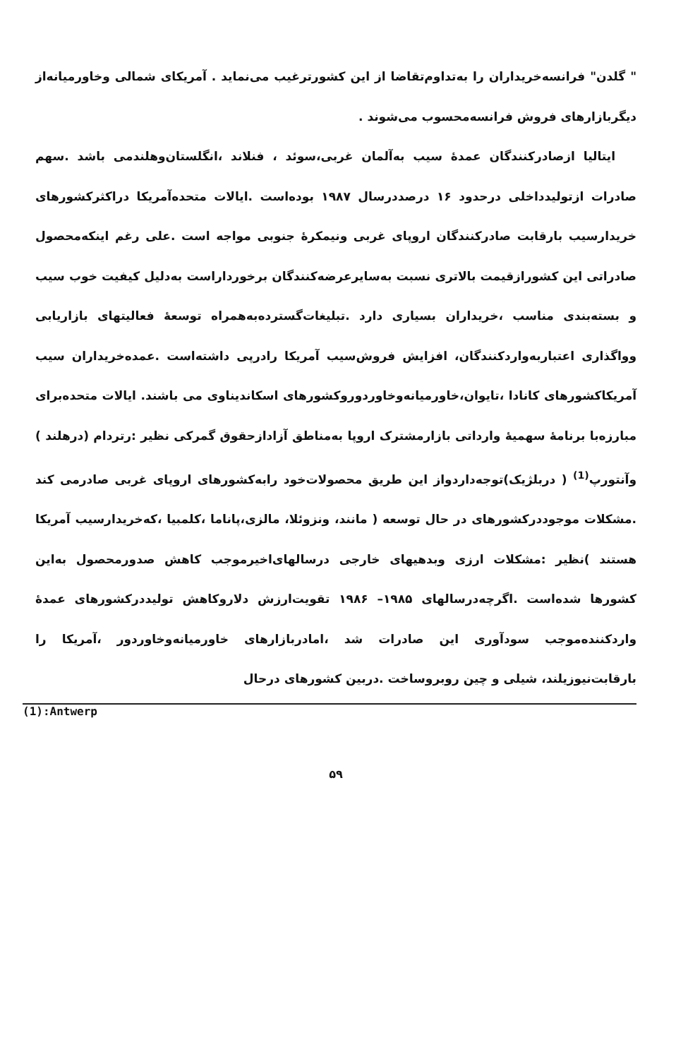" گلدن" فرانسه‌خریداران را به‌تداوم‌تقاضا از این کشورترغیب می‌نماید . آمریکای شمالی وخاورمیانه‌از دیگربازارهای فروش فرانسه‌محسوب می‌شوند .
ایتالیا ازصادرکنندگان عمده‌ٔ سیب به‌آلمان غربی،سوئد ، فنلاند ،انگلستان‌وهلندمی باشد .سهم صادرات ازتولیدداخلی درحدود ۱۶ درصددرسال ۱۹۸۷ بوده‌است .ایالات متحده‌آمریکا دراکثرکشورهای خریدارسیب بارقابت صادرکنندگان اروپای غربی ونیمکرهٔ جنوبی مواجه است .علی رغم اینکه‌محصول صادراتی این کشورازقیمت بالاتری نسبت به‌سایرعرضه‌کنندگان برخورداراست به‌دلیل کیفیت خوب سیب و بسته‌بندی مناسب ،خریداران بسیاری دارد .تبلیغات‌گسترده‌به‌همراه توسعهٔ فعالیتهای بازاریابی وواگذاری اعتباربه‌واردکنندگان، افزایش فروش‌سیب آمریکا رادرپی داشته‌است .عمده‌خریداران سیب آمریکاکشورهای کانادا ،تایوان،خاورمیانه‌وخاوردوروکشورهای اسکاندیناوی می باشند. ایالات متحده‌برای مبارزه‌با برنامهٔ سهمیهٔ وارداتی بازارمشترک اروپا به‌مناطق آزادازحقوق گمرکی نظیر :رتردام (درهلند ) وآنتورپ<sup>(1)</sup> ( دربلژیک)توجه‌داردواز این طریق محصولات‌خود رابه‌کشورهای اروپای غربی صادرمی کند .مشکلات موجوددرکشورهای در حال توسعه ( مانند، ونزوئلا، مالزی،پاناما ،کلمبیا ،که‌خریدارسیب آمریکا هستند )نظیر :مشکلات ارزی وبدهیهای خارجی درسالهای‌اخیرموجب کاهش صدورمحصول به‌این کشورها شده‌است .اگرچه‌درسالهای ۱۹۸۵– ۱۹۸۶ تقویت‌ارزش دلاروکاهش تولیددرکشورهای عمدهٔ واردکننده‌موجب سودآوری این صادرات شد ،امادربازارهای خاورمیانه‌وخاوردور ،آمریکا را بارقابت‌نیوزیلند، شیلی و چین روبروساخت .دربین کشورهای درحال
(1):Antwerp
۵۹